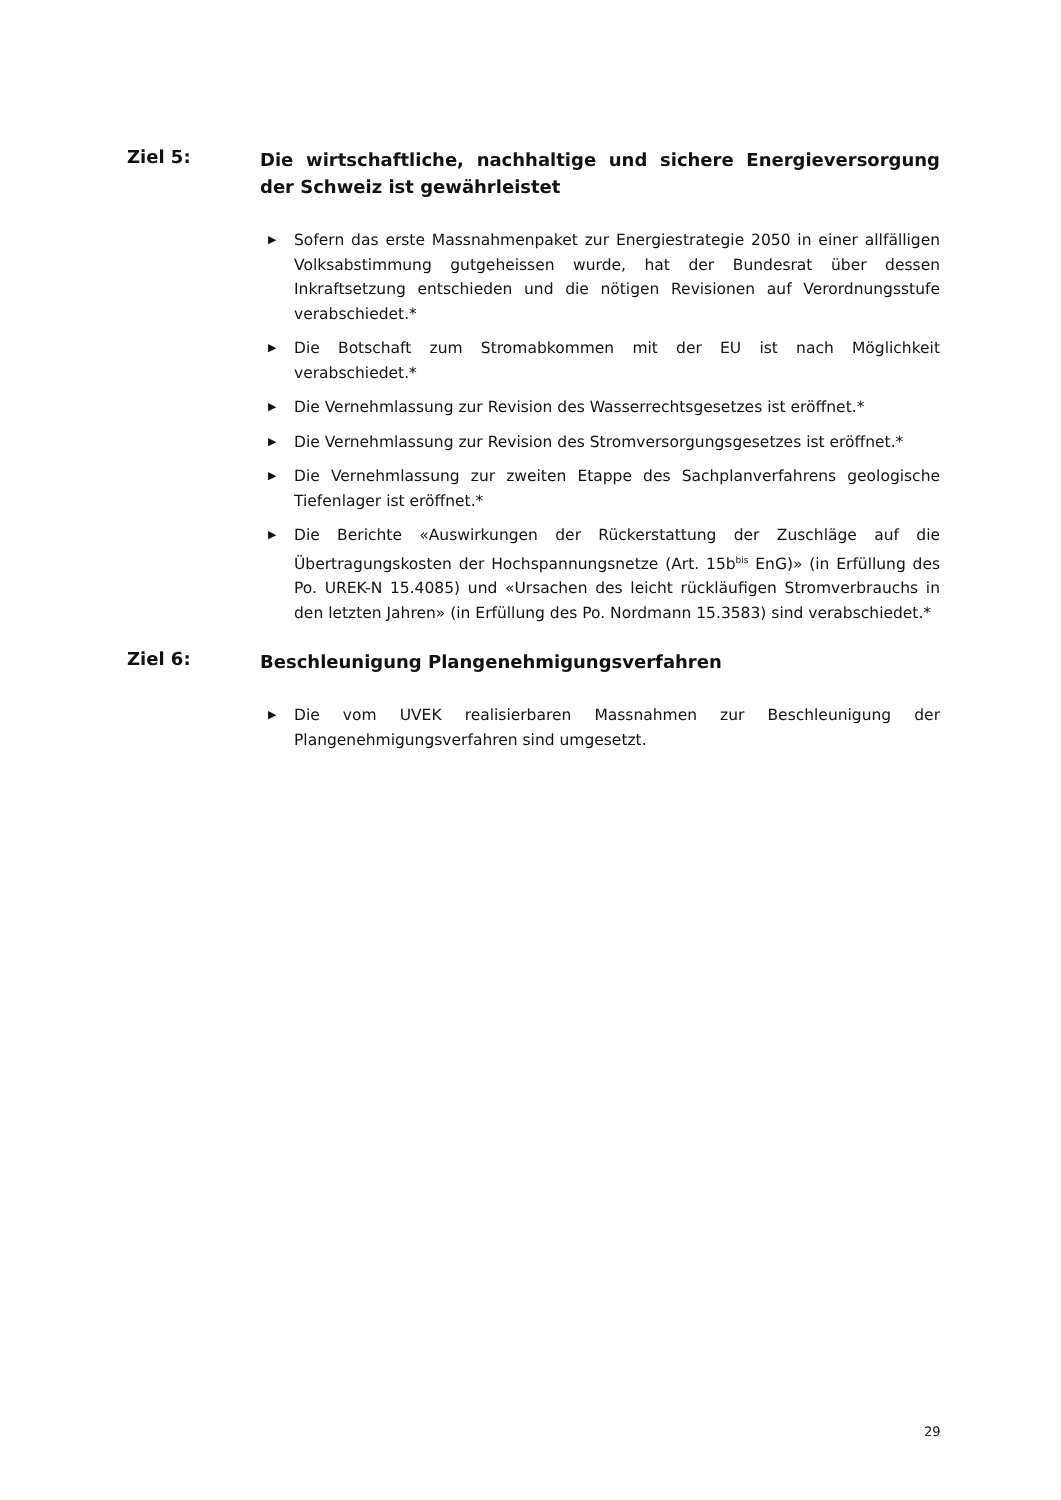Ziel 5:
Die wirtschaftliche, nachhaltige und sichere Energieversorgung der Schweiz ist gewährleistet
▶ Sofern das erste Massnahmenpaket zur Energiestrategie 2050 in einer allfälligen Volksabstimmung gutgeheissen wurde, hat der Bundesrat über dessen Inkraftsetzung entschieden und die nötigen Revisionen auf Verordnungsstufe verabschiedet.*
▶ Die Botschaft zum Stromabkommen mit der EU ist nach Möglichkeit verabschiedet.*
▶ Die Vernehmlassung zur Revision des Wasserrechtsgesetzes ist eröffnet.*
▶ Die Vernehmlassung zur Revision des Stromversorgungsgesetzes ist eröffnet.*
▶ Die Vernehmlassung zur zweiten Etappe des Sachplanverfahrens geologische Tiefenlager ist eröffnet.*
▶ Die Berichte «Auswirkungen der Rückerstattung der Zuschläge auf die Übertragungskosten der Hochspannungsnetze (Art. 15b<sup>bis</sup> EnG)» (in Erfüllung des Po. UREK-N 15.4085) und «Ursachen des leicht rückläufigen Stromverbrauchs in den letzten Jahren» (in Erfüllung des Po. Nordmann 15.3583) sind verabschiedet.*
Ziel 6:
Beschleunigung Plangenehmigungsverfahren
▶ Die vom UVEK realisierbaren Massnahmen zur Beschleunigung der Plangenehmigungsverfahren sind umgesetzt.
29